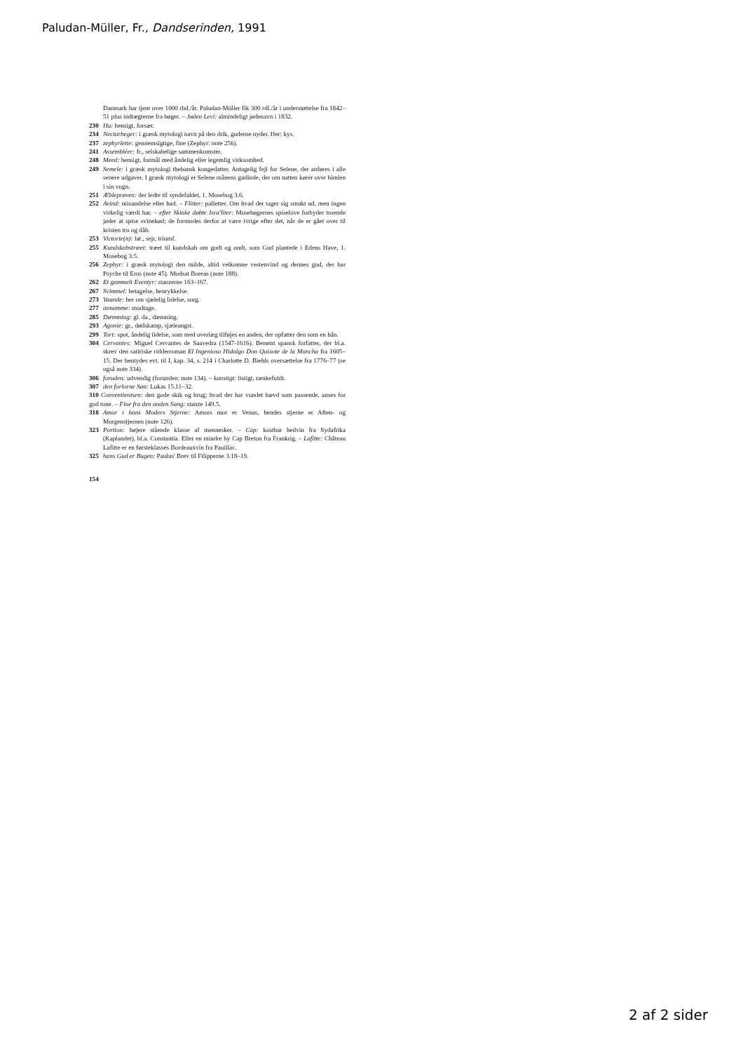Paludan-Müller, Fr., Dandserinden, 1991
Danmark har tjent over 1000 rbd./år. Paludan-Müller fik 300 rdl./år i understøttelse fra 1842–51 plus indtægterne fra bøger. – Jøden Levi: almindeligt jødenavn i 1832.
230 Hu: hensigt, forsæt.
234 Nectarbeger: i græsk mytologi navn på den drik, guderne nyder. Her: kys.
237 zephyrlette: gennemsigtige, fine (Zephyr: note 256).
241 Assembléer: fr., selskabelige sammenkomster.
248 Meed: hensigt, formål med åndelig eller legemlig virksomhed.
249 Semele: i græsk mytologi thebansk kongedatter. Antagelig fejl for Selene, der anføres i alle senere udgaver. I græsk mytologi er Selene månens gudinde, der om natten kører over himlen i sin vogn.
251 Æbleprøven: der ledte til syndefaldet, 1. Mosebog 3.6.
252 Avind: misundelse eller had. – Flitter: palletter. Om hvad der tager sig smukt ud, men ingen virkelig værdi har. – efter Skinke døbte Isra'liter: Mosebøgernes spiselove forbyder troende jøder at spise svinekød; de formodes derfor at være ivrige efter det, når de er gået over til kristen tro og dåb.
253 Victorie(n): lat., sejr, triumf.
255 Kundskabstræet: træet til kundskab om godt og ondt, som Gud plantede i Edens Have, 1. Mosebog 3.5.
256 Zephyr: i græsk mytologi den milde, altid velkomne vestenvind og dennes gud, der bar Psyche til Eros (note 45). Modsat Boreas (note 188).
262 Et gammelt Eventyr: stanzerne 163–167.
267 Svimmel: betagelse, henrykkelse.
273 Vaande: her om sjælelig lidelse, sorg.
277 annamme: modtage.
285 Dæmming: gl. da., dæmning.
293 Agonie: gr., dødskamp, sjæleangst.
299 Tort: spot, åndelig lidelse, som med overlæg tilføjes en anden, der opfatter den som en hån.
304 Cervantes: Miguel Cervantes de Saavedra (1547-1616). Berømt spansk forfatter, der bl.a. skrev den satiriske ridderroman El Ingenioso Hidalgo Don Quixote de la Mancha fra 1605–15. Der hentydes evt. til I, kap. 34, s. 214 i Charlotte D. Biehls oversættelse fra 1776–77 (se også note 334).
306 foruden: udvendig (forunden: note 134). – kunstigt: listigt, rænkefuldt.
307 den forlorne Søn: Lukas 15.11–32.
310 Conventientsen: den gode skik og brug; hvad der har vundet hævd som passende, anses for god tone. – Fine fra den anden Sang: stanze 149.5.
318 Amor i hans Moders Stjerne: Amors mor er Venus, hendes stjerne er Aften- og Morgenstjernen (note 126).
323 Portion: højere stående klasse af mennesker. – Cap: kostbar hedvin fra Sydafrika (Kaplandet), bl.a. Constantia. Eller en mindre by Cap Breton fra Frankrig. – Lafitte: Château Lafitte er en førsteklasses Bordeauxvin fra Pauillac.
325 hans Gud er Bugen: Paulus' Brev til Filipperne 3.18–19.
154
2 af 2 sider